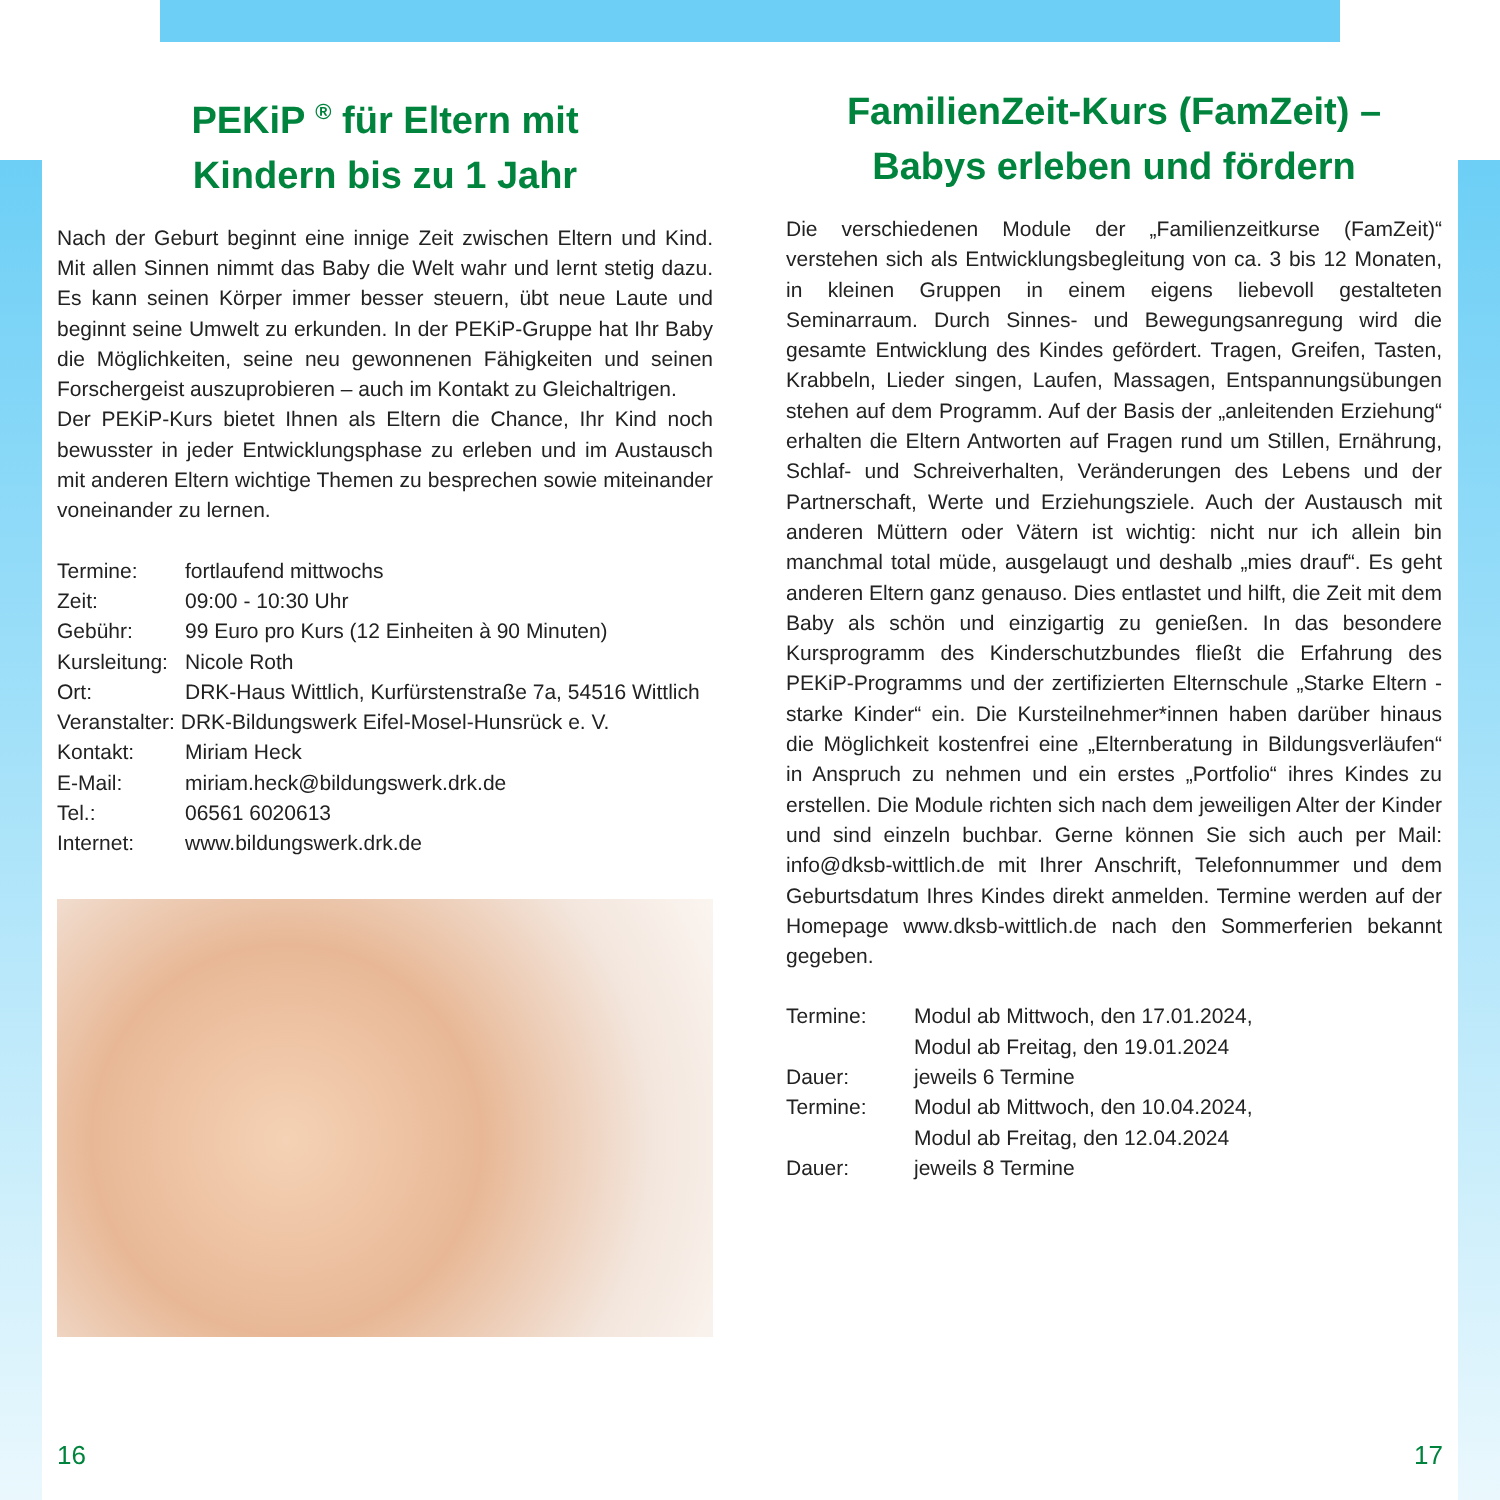PEKiP <sup>®</sup> für Eltern mit
Kindern bis zu 1 Jahr
Nach der Geburt beginnt eine innige Zeit zwischen Eltern und Kind. Mit allen Sinnen nimmt das Baby die Welt wahr und lernt stetig dazu. Es kann seinen Körper immer besser steuern, übt neue Laute und beginnt seine Umwelt zu erkunden. In der PEKiP-Gruppe hat Ihr Baby die Möglichkeiten, seine neu gewonnenen Fähigkeiten und seinen Forschergeist auszuprobieren – auch im Kontakt zu Gleichaltrigen.
Der PEKiP-Kurs bietet Ihnen als Eltern die Chance, Ihr Kind noch bewusster in jeder Entwicklungsphase zu erleben und im Austausch mit anderen Eltern wichtige Themen zu besprechen sowie miteinander voneinander zu lernen.
| Termine: | fortlaufend mittwochs |
| Zeit: | 09:00 - 10:30 Uhr |
| Gebühr: | 99 Euro pro Kurs (12 Einheiten à 90 Minuten) |
| Kursleitung: | Nicole Roth |
| Ort: | DRK-Haus Wittlich, Kurfürstenstraße 7a, 54516 Wittlich |
| Veranstalter: DRK-Bildungswerk Eifel-Mosel-Hunsrück e. V. | |
| Kontakt: | Miriam Heck |
| E-Mail: | miriam.heck@bildungswerk.drk.de |
| Tel.: | 06561 6020613 |
| Internet: | www.bildungswerk.drk.de |
FamilienZeit-Kurs (FamZeit) –
Babys erleben und fördern
Die verschiedenen Module der „Familienzeitkurse (FamZeit)“ verstehen sich als Entwicklungsbegleitung von ca. 3 bis 12 Monaten, in kleinen Gruppen in einem eigens liebevoll gestalteten Seminarraum. Durch Sinnes- und Bewegungsanregung wird die gesamte Entwicklung des Kindes gefördert. Tragen, Greifen, Tasten, Krabbeln, Lieder singen, Laufen, Massagen, Entspannungsübungen stehen auf dem Programm. Auf der Basis der „anleitenden Erziehung“ erhalten die Eltern Antworten auf Fragen rund um Stillen, Ernährung, Schlaf- und Schreiverhalten, Veränderungen des Lebens und der Partnerschaft, Werte und Erziehungsziele. Auch der Austausch mit anderen Müttern oder Vätern ist wichtig: nicht nur ich allein bin manchmal total müde, ausgelaugt und deshalb „mies drauf“. Es geht anderen Eltern ganz genauso. Dies entlastet und hilft, die Zeit mit dem Baby als schön und einzigartig zu genießen. In das besondere Kursprogramm des Kinderschutzbundes fließt die Erfahrung des PEKiP-Programms und der zertifizierten Elternschule „Starke Eltern - starke Kinder“ ein. Die Kursteilnehmer*innen haben darüber hinaus die Möglichkeit kostenfrei eine „Elternberatung in Bildungsverläufen“ in Anspruch zu nehmen und ein erstes „Portfolio“ ihres Kindes zu erstellen. Die Module richten sich nach dem jeweiligen Alter der Kinder und sind einzeln buchbar. Gerne können Sie sich auch per Mail: info@dksb-wittlich.de mit Ihrer Anschrift, Telefonnummer und dem Geburtsdatum Ihres Kindes direkt anmelden. Termine werden auf der Homepage www.dksb-wittlich.de nach den Sommerferien bekannt gegeben.
| Termine: | Modul ab Mittwoch, den 17.01.2024, Modul ab Freitag, den 19.01.2024 |
| Dauer: | jeweils 6 Termine |
| Termine: | Modul ab Mittwoch, den 10.04.2024, Modul ab Freitag, den 12.04.2024 |
| Dauer: | jeweils 8 Termine |
16 17